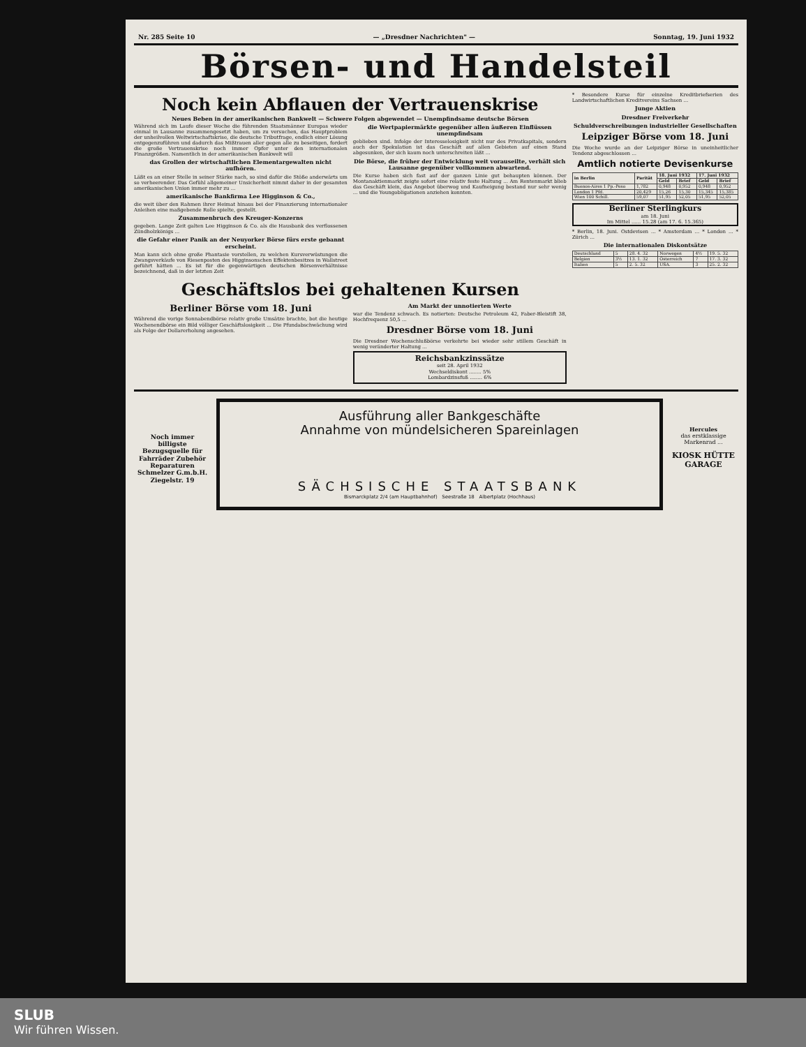Nr. 285 Seite 10 — „Dresdner Nachrichten" — Sonntag, 19. Juni 1932
Börsen- und Handelsteil
Noch kein Abflauen der Vertrauenskrise
Neues Beben in der amerikanischen Bankwelt — Schwere Folgen abgewendet — Unempfindsame deutsche Börsen
Während sich im Laufe dieser Woche die führenden Staatsmänner Europas wieder einmal in Lausanne zusammengesetzt haben, um zu versuchen, das Hauptproblem der unheilvollen Weltwirtschaftskrise, die deutsche Tributfrage, endlich einer Lösung entgegenzuführen und dadurch das Mißtrauen aller gegen alle zu beseitigen, fordert die große Vertrauenskrise noch immer Opfer unter den internationalen Finanzgrößen. Namentlich in der amerikanischen Bankwelt will
das Grollen der wirtschaftlichen Elementargewalten nicht aufhören.
Läßt es an einer Stelle in seiner Stärke nach, so sind dafür die Stöße anderwärts um so verheerender. Das Gefühl allgemeiner Unsicherheit nimmt daher in der gesamten amerikanischen Union immer mehr zu ...
amerikanische Bankfirma Lee Higginson & Co.,
die weit über den Rahmen ihrer Heimat hinaus bei der Finanzierung internationaler Anleihen eine maßgebende Rolle spielte, gestellt.
Zusammenbruch des Kreuger-Konzerns
gegeben. Lange Zeit galten Lee Higginson & Co. als die Hausbank des verflossenen Zündholzkönigs ...
die Gefahr einer Panik an der Neuyorker Börse fürs erste gebannt erscheint.
Man kann sich ohne große Phantasie vorstellen, zu welchen Kursverwüstungen die Zwangsverkäufe von Riesenposten des Higginsonschen Effektenbesitzes in Wallstreet geführt hätten ... Es ist für die gegenwärtigen deutschen Börsenverhältnisse bezeichnend, daß in der letzten Zeit
die Wertpapiermärkte gegenüber allen äußeren Einflüssen unempfindsam
geblieben sind. Infolge der Interesselosigkeit nicht nur des Privatkapitals, sondern auch der Spekulation ist das Geschäft auf allen Gebieten auf einen Stand abgesunken, der sich kaum noch unterschreiten läßt ...
Die Börse, die früher der Entwicklung weit vorauseilte, verhält sich Lausanne gegenüber vollkommen abwartend.
Die Kurse haben sich fast auf der ganzen Linie gut behaupten können. Der Montanaktienmarkt zeigte sofort eine relativ feste Haltung ... Am Rentenmarkt blieb das Geschäft klein, das Angebot überwog und Kaufneigung bestand nur sehr wenig ... und die Youngobligationen anziehen konnten.
Geschäftslos bei gehaltenen Kursen
Berliner Börse vom 18. Juni
Während die vorige Sonnabendbörse relativ große Umsätze brachte, bot die heutige Wochenendbörse ein Bild völliger Geschäftslosigkeit ... Die Pfundabschwächung wird als Folge der Dollarerholung angesehen.
Am Markt der unnotierten Werte
war die Tendenz schwach. Es notierten: Deutsche Petroleum 42, Faber-Bleistift 38, Hochfrequenz 50,5 ...
Dresdner Börse vom 18. Juni
Die Dresdner Wochenschlußbörse verkehrte bei wieder sehr stillem Geschäft in wenig veränderter Haltung ...
Reichsbankzinssätze
seit 28. April 1932
Wechseldiskont ........ 5%
Lombardzinsfuß ........ 6%
* Besondere Kurse für einzelne Kreditbriefserien des Landwirtschaftlichen Kreditvereins Sachsen ...
Junge Aktien
Dresdner Freiverkehr
Schuldverschreibungen industrieller Gesellschaften
Leipziger Börse vom 18. Juni
Die Woche wurde an der Leipziger Börse in uneinheitlicher Tendenz abgeschlossen ...
Amtlich notierte Devisenkurse
| in Berlin | Parität | 18. Juni 1932 | | 17. Juni 1932 | |
| --- | --- | --- | --- | --- | --- |
| | | Geld | Brief | Geld | Brief |
| Buenos-Aires 1 Pp.-Peso | 1,782 | 0,948 | 0,952 | 0,948 | 0,952 |
| London 1 Pfd. | 20,429 | 15,26 | 15,30 | 15,345 | 15,385 |
| Wien 100 Schill. | 59,07 | 51,95 | 52,05 | 51,95 | 52,05 |
Berliner Sterlingkurs
am 18. Juni
Im Mittel ...... 15.28 (am 17. 6. 15.365)
* Berlin, 18. Juni. Ostdevisen ... * Amsterdam ... * London ... * Zürich ...
Die internationalen Diskontsätze
| Deutschland | 5 | 28. 4. 32 | Norwegen | 4½ | 19. 5. 32 |
| Belgien | 3½ | 13. 1. 32 | Österreich | 7 | 17. 3. 32 |
| Italien | 5 | 2. 5. 32 | USA. | 3 | 25. 2. 32 |
Noch immer
billigste Bezugsquelle für
Fahrräder Zubehör Reparaturen
Schmelzer G.m.b.H.
Ziegelstr. 19
Ausführung aller Bankgeschäfte
Annahme von mündelsicheren Spareinlagen
SÄCHSISCHE STAATSBANK
Bismarckplatz 2/4 (am Hauptbahnhof) Seestraße 18 Albertplatz (Hochhaus)
Hercules
das erstklassige Markenrad ...
KIOSK HÜTTE GARAGE
SLUB
Wir führen Wissen.